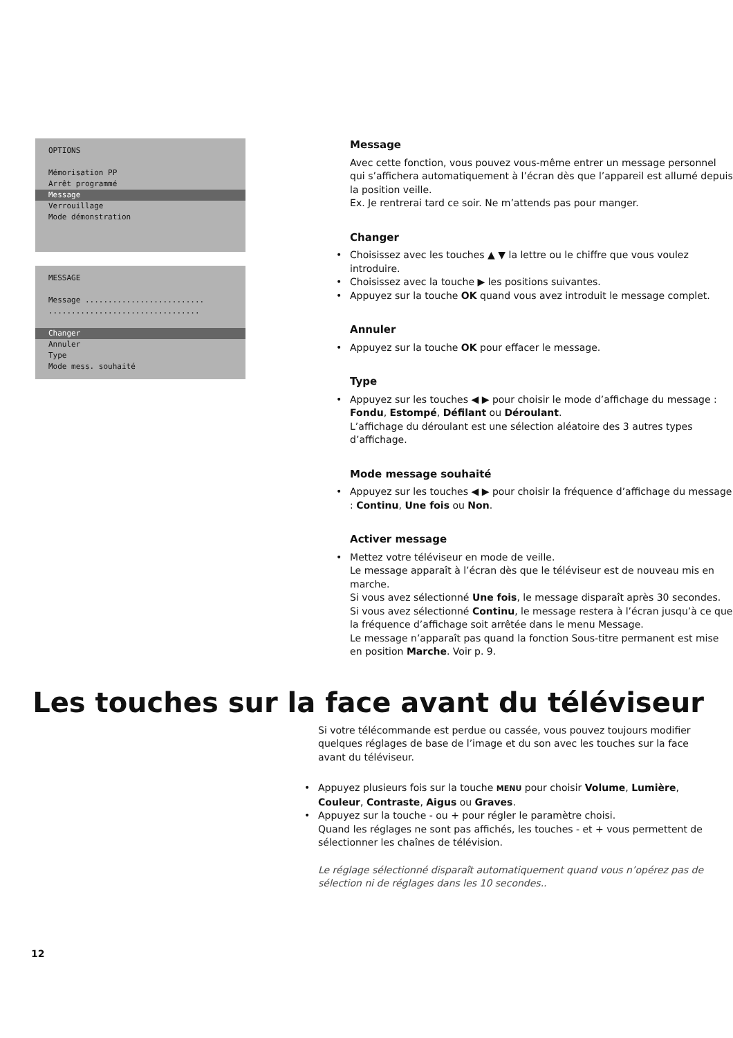OPTIONS
Mémorisation PP
Arrêt programmé
Message
Verrouillage
Mode démonstration
MESSAGE
Message ..........................
.................................
Changer
Annuler
Type
Mode mess. souhaité
Message
Avec cette fonction, vous pouvez vous-même entrer un message personnel qui s’affichera automatiquement à l’écran dès que l’appareil est allumé depuis la position veille.
Ex. Je rentrerai tard ce soir. Ne m’attends pas pour manger.
Changer
Choisissez avec les touches ▲ ▼ la lettre ou le chiffre que vous voulez introduire.
Choisissez avec la touche ▶ les positions suivantes.
Appuyez sur la touche OK quand vous avez introduit le message complet.
Annuler
Appuyez sur la touche OK pour effacer le message.
Type
Appuyez sur les touches ◀ ▶ pour choisir le mode d’affichage du message : Fondu, Estompé, Défilant ou Déroulant.
L’affichage du déroulant est une sélection aléatoire des 3 autres types d’affichage.
Mode message souhaité
Appuyez sur les touches ◀ ▶ pour choisir la fréquence d’affichage du message : Continu, Une fois ou Non.
Activer message
Mettez votre téléviseur en mode de veille.
Le message apparaît à l’écran dès que le téléviseur est de nouveau mis en marche.
Si vous avez sélectionné Une fois, le message disparaît après 30 secondes.
Si vous avez sélectionné Continu, le message restera à l’écran jusqu’à ce que la fréquence d’affichage soit arrêtée dans le menu Message.
Le message n’apparaît pas quand la fonction Sous-titre permanent est mise en position Marche. Voir p. 9.
Les touches sur la face avant du téléviseur
Si votre télécommande est perdue ou cassée, vous pouvez toujours modifier quelques réglages de base de l’image et du son avec les touches sur la face avant du téléviseur.
Appuyez plusieurs fois sur la touche MENU pour choisir Volume, Lumière, Couleur, Contraste, Aigus ou Graves.
Appuyez sur la touche - ou + pour régler le paramètre choisi.
Quand les réglages ne sont pas affichés, les touches - et + vous permettent de sélectionner les chaînes de télévision.
Le réglage sélectionné disparaît automatiquement quand vous n’opérez pas de sélection ni de réglages dans les 10 secondes..
12